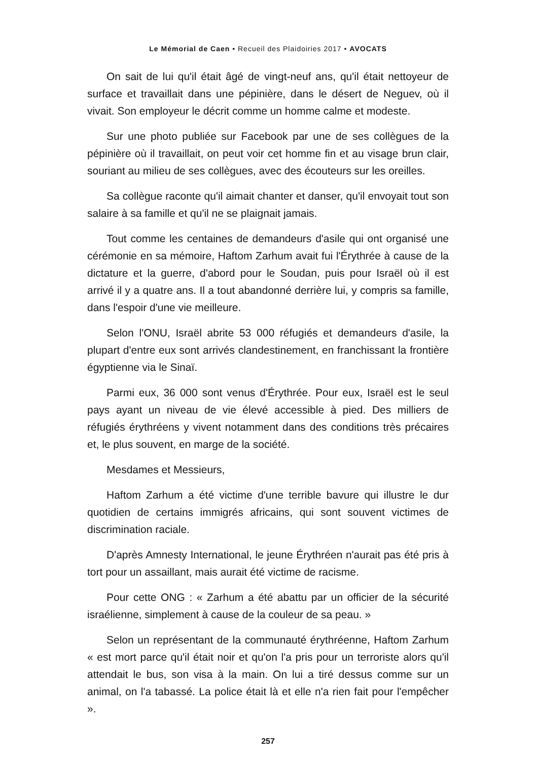Le Mémorial de Caen • Recueil des Plaidoiries 2017 • AVOCATS
On sait de lui qu'il était âgé de vingt-neuf ans, qu'il était nettoyeur de surface et travaillait dans une pépinière, dans le désert de Neguev, où il vivait. Son employeur le décrit comme un homme calme et modeste.
Sur une photo publiée sur Facebook par une de ses collègues de la pépinière où il travaillait, on peut voir cet homme fin et au visage brun clair, souriant au milieu de ses collègues, avec des écouteurs sur les oreilles.
Sa collègue raconte qu'il aimait chanter et danser, qu'il envoyait tout son salaire à sa famille et qu'il ne se plaignait jamais.
Tout comme les centaines de demandeurs d'asile qui ont organisé une cérémonie en sa mémoire, Haftom Zarhum avait fui l'Érythrée à cause de la dictature et la guerre, d'abord pour le Soudan, puis pour Israël où il est arrivé il y a quatre ans. Il a tout abandonné derrière lui, y compris sa famille, dans l'espoir d'une vie meilleure.
Selon l'ONU, Israël abrite 53 000 réfugiés et demandeurs d'asile, la plupart d'entre eux sont arrivés clandestinement, en franchissant la frontière égyptienne via le Sinaï.
Parmi eux, 36 000 sont venus d'Érythrée. Pour eux, Israël est le seul pays ayant un niveau de vie élevé accessible à pied. Des milliers de réfugiés érythréens y vivent notamment dans des conditions très précaires et, le plus souvent, en marge de la société.
Mesdames et Messieurs,
Haftom Zarhum a été victime d'une terrible bavure qui illustre le dur quotidien de certains immigrés africains, qui sont souvent victimes de discrimination raciale.
D'après Amnesty International, le jeune Érythréen n'aurait pas été pris à tort pour un assaillant, mais aurait été victime de racisme.
Pour cette ONG : « Zarhum a été abattu par un officier de la sécurité israélienne, simplement à cause de la couleur de sa peau. »
Selon un représentant de la communauté érythréenne, Haftom Zarhum « est mort parce qu'il était noir et qu'on l'a pris pour un terroriste alors qu'il attendait le bus, son visa à la main. On lui a tiré dessus comme sur un animal, on l'a tabassé. La police était là et elle n'a rien fait pour l'empêcher ».
257